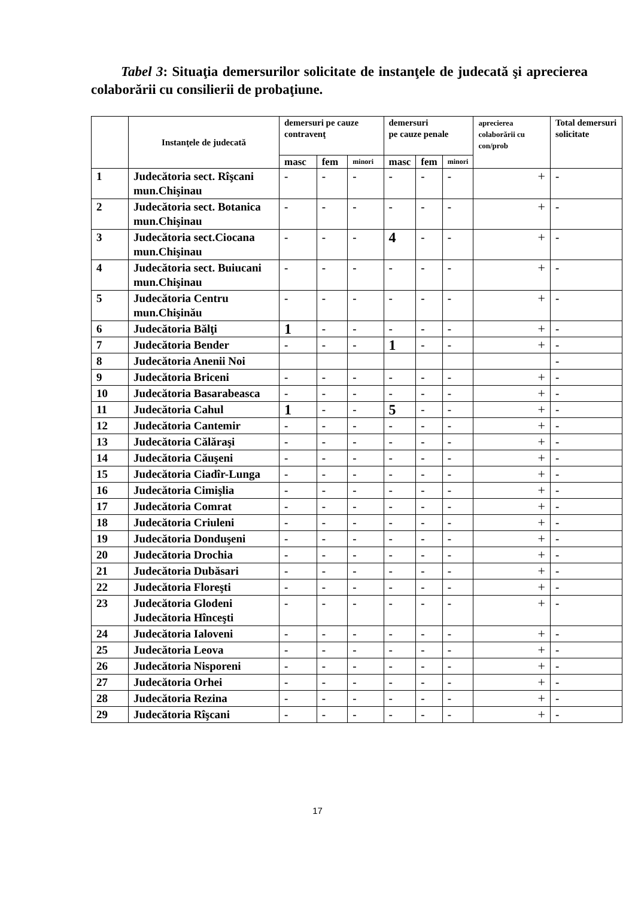Tabel 3: Situaţia demersurilor solicitate de instanţele de judecată şi aprecierea colaborării cu consilierii de probaţiune.
| | Instanţele de judecată | demersuri pe cauze contravenţ | | | demersuri pe cauze penale | | | aprecierea colaborării cu con/prob | Total demersuri solicitate |
| --- | --- | --- | --- | --- | --- | --- | --- | --- | --- |
| | | masc | fem | minori | masc | fem | minori | | |
| 1 | Judecătoria sect. Rîşcani mun.Chişinau | - | - | - | - | - | - | + | - |
| 2 | Judecătoria sect. Botanica mun.Chişinau | - | - | - | - | - | - | + | - |
| 3 | Judecătoria sect.Ciocana mun.Chişinau | - | - | - | 4 | - | - | + | - |
| 4 | Judecătoria sect. Buiucani mun.Chişinau | - | - | - | - | - | - | + | - |
| 5 | Judecătoria Centru mun.Chişinău | - | - | - | - | - | - | + | - |
| 6 | Judecătoria Bălţi | 1 | - | - | - | - | - | + | - |
| 7 | Judecătoria Bender | - | - | - | 1 | - | - | + | - |
| 8 | Judecătoria Anenii Noi | | | | | | | | - |
| 9 | Judecătoria Briceni | - | - | - | - | - | - | + | - |
| 10 | Judecătoria Basarabeasca | - | - | - | - | - | - | + | - |
| 11 | Judecătoria Cahul | 1 | - | - | 5 | - | - | + | - |
| 12 | Judecătoria Cantemir | - | - | - | - | - | - | + | - |
| 13 | Judecătoria Călăraşi | - | - | - | - | - | - | + | - |
| 14 | Judecătoria Căuşeni | - | - | - | - | - | - | + | - |
| 15 | Judecătoria Ciadîr-Lunga | - | - | - | - | - | - | + | - |
| 16 | Judecătoria Cimişlia | - | - | - | - | - | - | + | - |
| 17 | Judecătoria Comrat | - | - | - | - | - | - | + | - |
| 18 | Judecătoria Criuleni | - | - | - | - | - | - | + | - |
| 19 | Judecătoria Donduşeni | - | - | - | - | - | - | + | - |
| 20 | Judecătoria Drochia | - | - | - | - | - | - | + | - |
| 21 | Judecătoria Dubăsari | - | - | - | - | - | - | + | - |
| 22 | Judecătoria Floreşti | - | - | - | - | - | - | + | - |
| 23 | Judecătoria Glodeni Judecătoria Hînceşti | - | - | - | - | - | - | + | - |
| 24 | Judecătoria Ialoveni | - | - | - | - | - | - | + | - |
| 25 | Judecătoria Leova | - | - | - | - | - | - | + | - |
| 26 | Judecătoria Nisporeni | - | - | - | - | - | - | + | - |
| 27 | Judecătoria Orhei | - | - | - | - | - | - | + | - |
| 28 | Judecătoria Rezina | - | - | - | - | - | - | + | - |
| 29 | Judecătoria Rîşcani | - | - | - | - | - | - | + | - |
17